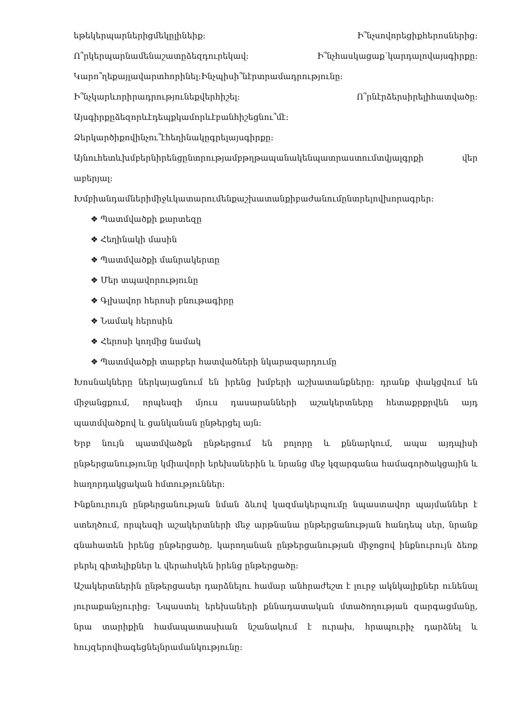եթեկերպարներիցմեկըլինեիք: Ի՞նչսովորեցիքհերոսներից:
Ո՞րկերպարնամենաշատըձեզդուրեկավ: Ի՞նչհասկացաք՝կարդալովայսգիրքը:
Կարո՞ղեքայլավարտհորինել:Ինչպիսի՞նէրտրամադրությունը:
Ի՞նչկարևորիրադրությունեքվերհիշել: Ո՞րնէրձերսիրելիհատվածը:
Այսգիրքըձեզորևէդեպքկամորևէբանհիշեցնու՞մէ:
Ձերկարծիքովինչու՞էհեղինակըգրելայսգիրքը:
Այնուհետևխմբերնիրենցընտրությամբթղթապանակենպատրաստումտվյալգրքի վեր աբերյալ:
Խմբիանդամներիմիջևկատարումենքաշխատանքիբաժանումընտրելովխորագրեր:
❖ Պատմվածքի քարտեզը
❖ Հեղինակի մասին
❖ Պատմվածքի մանրակերտը
❖ Մեր տպավորությունը
❖ Գլխավոր հերոսի բնութագիրը
❖ Նամակ հերոսին
❖ Հերոսի կողմից նամակ
❖ Պատմվածքի տարբեր հատվածների նկարազարդումը
Խոսնակները ներկայացնում են իրենց խմբերի աշխատանքները: դրանք փակցվում են միջանցքում, որպեսզի մյուս դասարանների աշակերտները հետաքրքրվեն այդ պատմվածքով և ցանկանան ընթերցել այն:
Երբ նույն պատմվածքն ընթերցում են բոլորը և քննարկում, ապա այդպիսի ընթերցանությունը կմիավորի երեխաներին և նրանց մեջ կզարգանա համագործակցային և հաղորդակցական հմտություններ:
Ինքնուրույն ընթերցանության նման ձևով կազմակերպումը նպաստավոր պայմաններ է ստեղծում, որպեսզի աշակերտների մեջ արթնանա ընթերցանության հանդեպ սեր, նրանք գնահատեն իրենց ընթերցածը, կարողանան ընթերցանության միջոցով ինքնուրույն ձեռք բերել գիտելիքներ և վերահսկեն իրենց ընթերցածը:
Աշակերտներին ընթերցասեր դարձնելու համար անհրաժեշտ է լուրջ ակնկալիքներ ունենալ յուրաքանչյուրից: Նպաստել երեխաների քննադատական մտածողության զարգացմանը, նրա տարիքին համապատասխան նշանակում է ուրախ, հրապուրիչ դարձնել և հույզերովհագեցնելնրամանկությունը: